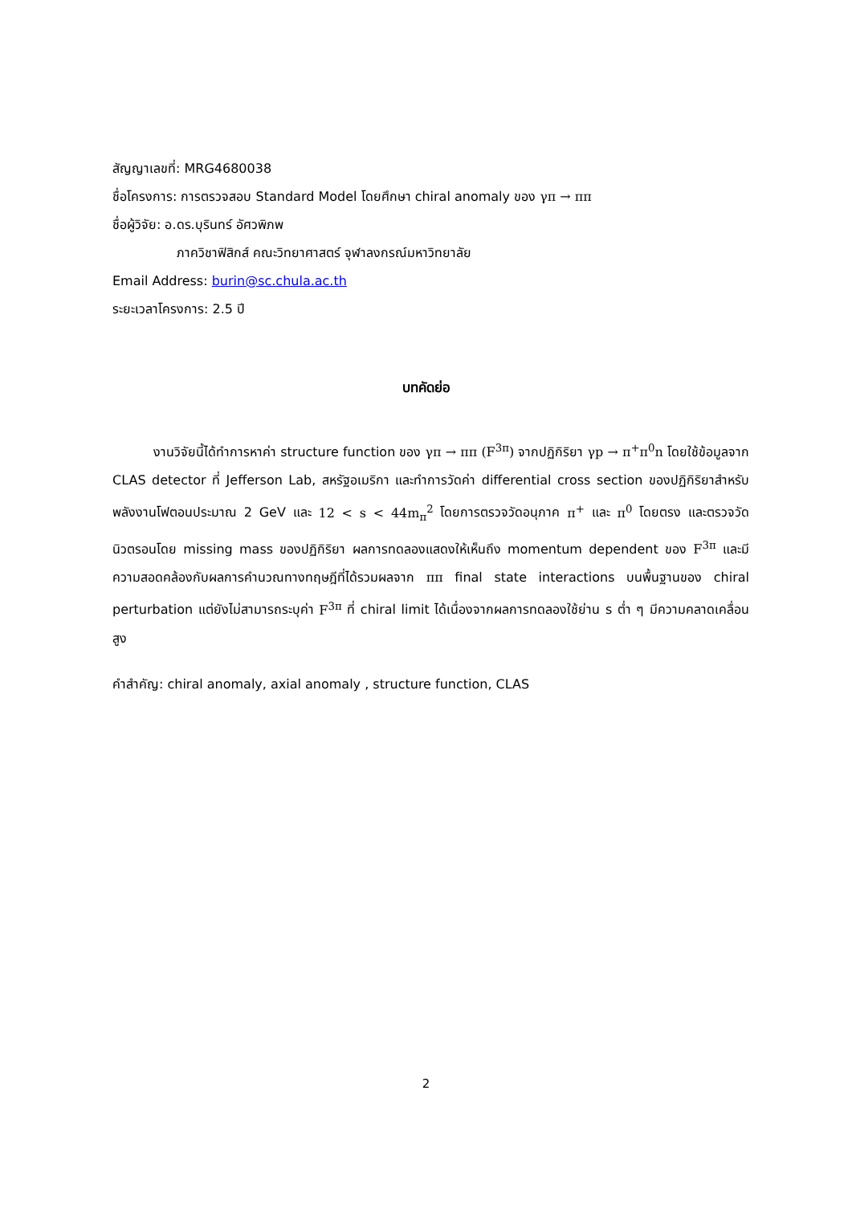สัญญาเลขที่: MRG4680038
ชื่อโครงการ: การตรวจสอบ Standard Model โดยศึกษา chiral anomaly ของ γπ → ππ
ชื่อผู้วิจัย: อ.ดร.บุรินทร์ อัศวพิภพ
ภาควิชาฟิสิกส์ คณะวิทยาศาสตร์ จุฬาลงกรณ์มหาวิทยาลัย
Email Address: burin@sc.chula.ac.th
ระยะเวลาโครงการ: 2.5 ปี
บทคัดย่อ
งานวิจัยนี้ได้ทำการหาค่า structure function ของ γπ → ππ (F<sup>3π</sup>) จากปฏิกิริยา γp → π<sup>+</sup>π<sup>0</sup>n โดยใช้ข้อมูลจาก CLAS detector ที่ Jefferson Lab, สหรัฐอเมริกา และทำการวัดค่า differential cross section ของปฏิกิริยาสำหรับพลังงานโฟตอนประมาณ 2 GeV และ 12 < s < 44m<sub>π</sub><sup>2</sup> โดยการตรวจวัดอนุภาค π<sup>+</sup> และ π<sup>0</sup> โดยตรง และตรวจวัดนิวตรอนโดย missing mass ของปฏิกิริยา ผลการทดลองแสดงให้เห็นถึง momentum dependent ของ F<sup>3π</sup> และมีความสอดคล้องกับผลการคำนวณทางทฤษฎีที่ได้รวมผลจาก ππ final state interactions บนพื้นฐานของ chiral perturbation แต่ยังไม่สามารถระบุค่า F<sup>3π</sup> ที่ chiral limit ได้เนื่องจากผลการทดลองใช้ย่าน s ต่ำ ๆ มีความคลาดเคลื่อนสูง
คำสำคัญ: chiral anomaly, axial anomaly , structure function, CLAS
2